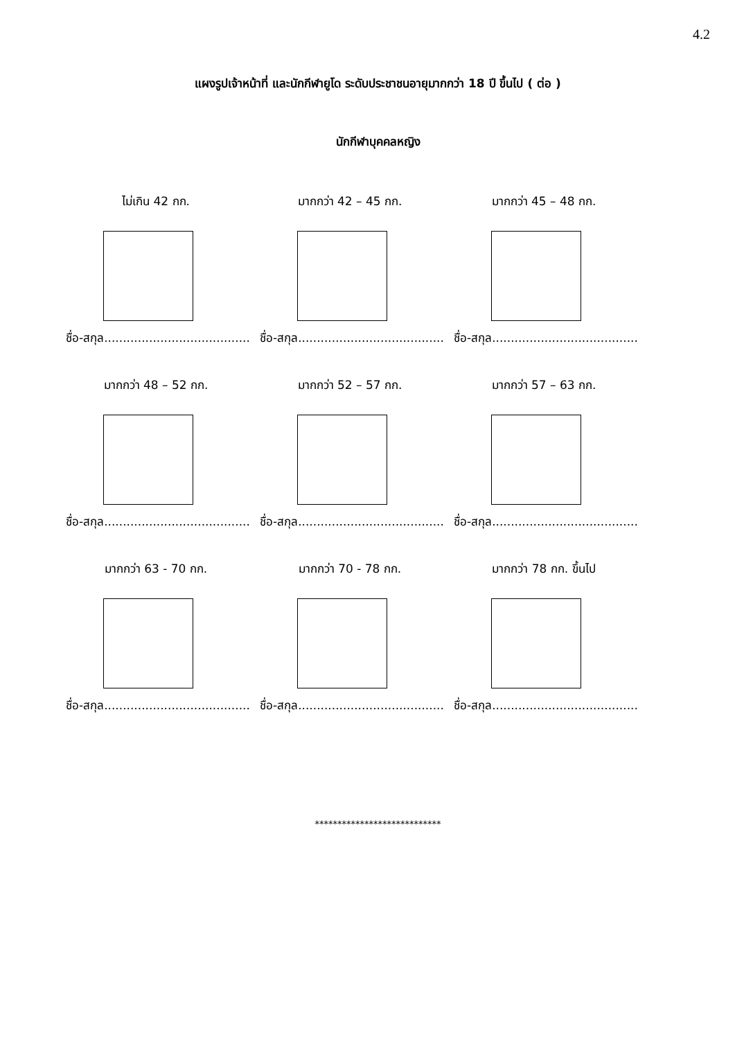4.2
แผงรูปเจ้าหน้าที่ และนักกีฬายูโด ระดับประชาชนอายุมากกว่า 18 ปี ขึ้นไป ( ต่อ )
นักกีฬาบุคคลหญิง
ไม่เกิน 42 กก.
ชื่อ-สกุล.......................................
มากกว่า 42 – 45 กก.
ชื่อ-สกุล.......................................
มากกว่า 45 – 48 กก.
ชื่อ-สกุล.......................................
มากกว่า 48 – 52 กก.
ชื่อ-สกุล.......................................
มากกว่า 52 – 57 กก.
ชื่อ-สกุล.......................................
มากกว่า 57 – 63 กก.
ชื่อ-สกุล.......................................
มากกว่า 63 - 70 กก.
ชื่อ-สกุล.......................................
มากกว่า 70 - 78 กก.
ชื่อ-สกุล.......................................
มากกว่า 78 กก. ขึ้นไป
ชื่อ-สกุล.......................................
****************************